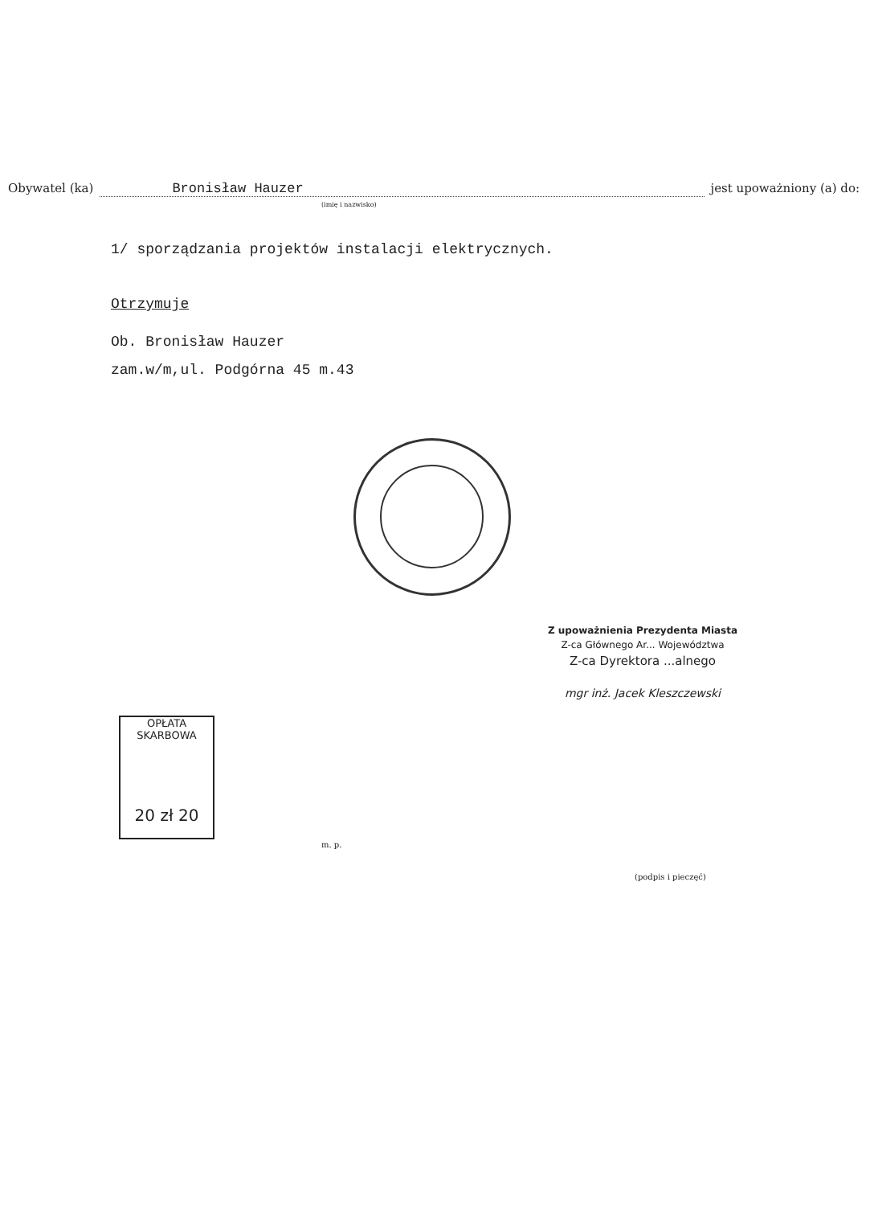Obywatel (ka) Bronisław Hauzer jest upoważniony (a) do:
(imię i nazwisko)
1/ sporządzania projektów instalacji elektrycznych.
Otrzymuje
Ob. Bronisław Hauzer
zam.w/m,ul. Podgórna 45 m.43
Z upoważnienia Prezydenta Miasta
Z-ca Głównego Ar... Województwa
Z-ca Dyrektora ...alnego
mgr inż. Jacek Kleszczewski
OPŁATA
SKARBOWA
20 zł 20
m. p.
(podpis i pieczęć)